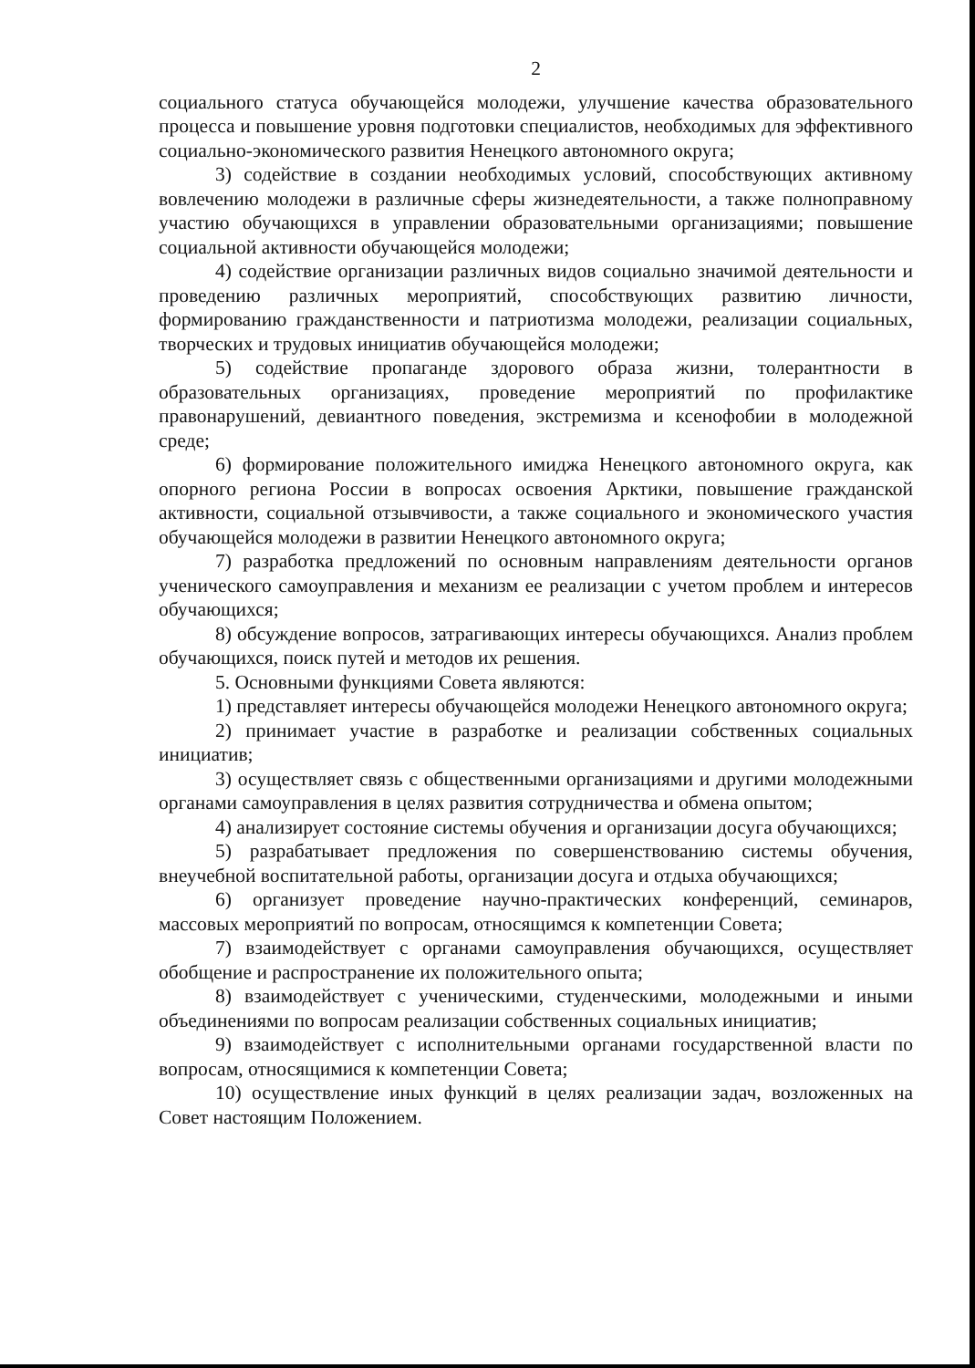2
социального статуса обучающейся молодежи, улучшение качества образовательного процесса и повышение уровня подготовки специалистов, необходимых для эффективного социально-экономического развития Ненецкого автономного округа;
3) содействие в создании необходимых условий, способствующих активному вовлечению молодежи в различные сферы жизнедеятельности, а также полноправному участию обучающихся в управлении образовательными организациями; повышение социальной активности обучающейся молодежи;
4) содействие организации различных видов социально значимой деятельности и проведению различных мероприятий, способствующих развитию личности, формированию гражданственности и патриотизма молодежи, реализации социальных, творческих и трудовых инициатив обучающейся молодежи;
5) содействие пропаганде здорового образа жизни, толерантности в образовательных организациях, проведение мероприятий по профилактике правонарушений, девиантного поведения, экстремизма и ксенофобии в молодежной среде;
6) формирование положительного имиджа Ненецкого автономного округа, как опорного региона России в вопросах освоения Арктики, повышение гражданской активности, социальной отзывчивости, а также социального и экономического участия обучающейся молодежи в развитии Ненецкого автономного округа;
7) разработка предложений по основным направлениям деятельности органов ученического самоуправления и механизм ее реализации с учетом проблем и интересов обучающихся;
8) обсуждение вопросов, затрагивающих интересы обучающихся. Анализ проблем обучающихся, поиск путей и методов их решения.
5. Основными функциями Совета являются:
1) представляет интересы обучающейся молодежи Ненецкого автономного округа;
2) принимает участие в разработке и реализации собственных социальных инициатив;
3) осуществляет связь с общественными организациями и другими молодежными органами самоуправления в целях развития сотрудничества и обмена опытом;
4) анализирует состояние системы обучения и организации досуга обучающихся;
5) разрабатывает предложения по совершенствованию системы обучения, внеучебной воспитательной работы, организации досуга и отдыха обучающихся;
6) организует проведение научно-практических конференций, семинаров, массовых мероприятий по вопросам, относящимся к компетенции Совета;
7) взаимодействует с органами самоуправления обучающихся, осуществляет обобщение и распространение их положительного опыта;
8) взаимодействует с ученическими, студенческими, молодежными и иными объединениями по вопросам реализации собственных социальных инициатив;
9) взаимодействует с исполнительными органами государственной власти по вопросам, относящимися к компетенции Совета;
10) осуществление иных функций в целях реализации задач, возложенных на Совет настоящим Положением.